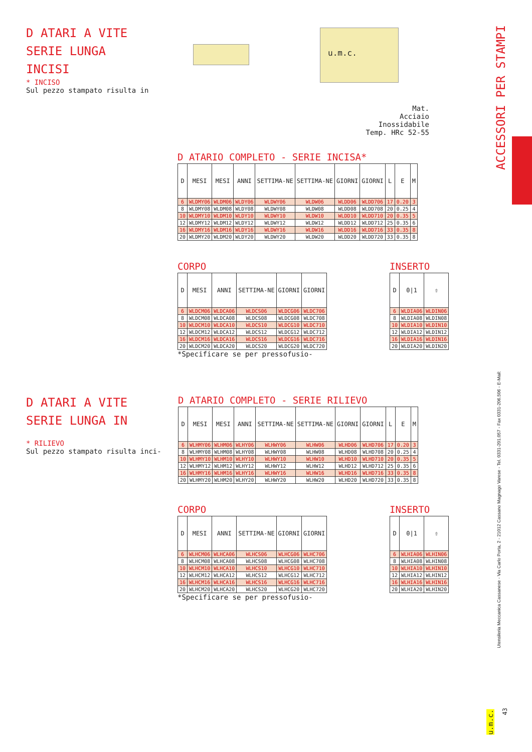D ATARI A VITE
SERIE LUNGA
INCISI
* INCISO
Sul pezzo stampato risulta in
u.m.c.
Mat.
Acciaio Inossidabile
Temp. HRc 52-55
ACCESSORI PER STAMPI
D ATARIO COMPLETO - SERIE INCISA*
| D | MESI | MESI | ANNI | SETTIMA-NE | SETTIMA-NE | GIORNI | GIORNI | L | E | M |
| --- | --- | --- | --- | --- | --- | --- | --- | --- | --- | --- |
| 6 | WLDMY06 | WLDM06 | WLDY06 | WLDWY06 | WLDW06 | WLDD06 | WLDD706 | 17 | 0.20 | 3 |
| 8 | WLDMY08 | WLDM08 | WLDY08 | WLDWY08 | WLDW08 | WLDD08 | WLDD708 | 20 | 0.25 | 4 |
| 10 | WLDMY10 | WLDM10 | WLDY10 | WLDWY10 | WLDW10 | WLDD10 | WLDD710 | 20 | 0.35 | 5 |
| 12 | WLDMY12 | WLDM12 | WLDY12 | WLDWY12 | WLDW12 | WLDD12 | WLDD712 | 25 | 0.35 | 6 |
| 16 | WLDMY16 | WLDM16 | WLDY16 | WLDWY16 | WLDW16 | WLDD16 | WLDD716 | 33 | 0.35 | 8 |
| 20 | WLDMY20 | WLDM20 | WLDY20 | WLDWY20 | WLDW20 | WLDD20 | WLDD720 | 33 | 0.35 | 8 |
CORPO
| D | MESI | ANNI | SETTIMA-NE | GIORNI | GIORNI |
| --- | --- | --- | --- | --- | --- |
| 6 | WLDCM06 | WLDCA06 | WLDCS06 | WLDCG06 | WLDC706 |
| 8 | WLDCM08 | WLDCA08 | WLDCS08 | WLDCG08 | WLDC708 |
| 10 | WLDCM10 | WLDCA10 | WLDCS10 | WLDCG10 | WLDC710 |
| 12 | WLDCM12 | WLDCA12 | WLDCS12 | WLDCG12 | WLDC712 |
| 16 | WLDCM16 | WLDCA16 | WLDCS16 | WLDCG16 | WLDC716 |
| 20 | WLDCM20 | WLDCA20 | WLDCS20 | WLDCG20 | WLDC720 |
*Specificare se per pressofusio-
INSERTO
| D | 0/1 | ⇧ |
| --- | --- | --- |
| 6 | WLDIA06 | WLDIN06 |
| 8 | WLDIA08 | WLDIN08 |
| 10 | WLDIA10 | WLDIN10 |
| 12 | WLDIA12 | WLDIN12 |
| 16 | WLDIA16 | WLDIN16 |
| 20 | WLDIA20 | WLDIN20 |
D ATARI A VITE
SERIE LUNGA IN
* RILIEVO
Sul pezzo stampato risulta inci-
D ATARIO COMPLETO - SERIE RILIEVO
| D | MESI | MESI | ANNI | SETTIMA-NE | SETTIMA-NE | GIORNI | GIORNI | L | E | M |
| --- | --- | --- | --- | --- | --- | --- | --- | --- | --- | --- |
| 6 | WLHMY06 | WLHM06 | WLHY06 | WLHWY06 | WLHW06 | WLHD06 | WLHD706 | 17 | 0.20 | 3 |
| 8 | WLHMY08 | WLHM08 | WLHY08 | WLHWY08 | WLHW08 | WLHD08 | WLHD708 | 20 | 0.25 | 4 |
| 10 | WLHMY10 | WLHM10 | WLHY10 | WLHWY10 | WLHW10 | WLHD10 | WLHD710 | 20 | 0.35 | 5 |
| 12 | WLHMY12 | WLHM12 | WLHY12 | WLHWY12 | WLHW12 | WLHD12 | WLHD712 | 25 | 0.35 | 6 |
| 16 | WLHMY16 | WLHM16 | WLHY16 | WLHWY16 | WLHW16 | WLHD16 | WLHD716 | 33 | 0.35 | 8 |
| 20 | WLHMY20 | WLHM20 | WLHY20 | WLHWY20 | WLHW20 | WLHD20 | WLHD720 | 33 | 0.35 | 8 |
CORPO
| D | MESI | ANNI | SETTIMA-NE | GIORNI | GIORNI |
| --- | --- | --- | --- | --- | --- |
| 6 | WLHCM06 | WLHCA06 | WLHCS06 | WLHCG06 | WLHC706 |
| 8 | WLHCM08 | WLHCA08 | WLHCS08 | WLHCG08 | WLHC708 |
| 10 | WLHCM10 | WLHCA10 | WLHCS10 | WLHCG10 | WLHC710 |
| 12 | WLHCM12 | WLHCA12 | WLHCS12 | WLHCG12 | WLHC712 |
| 16 | WLHCM16 | WLHCA16 | WLHCS16 | WLHCG16 | WLHC716 |
| 20 | WLHCM20 | WLHCA20 | WLHCS20 | WLHCG20 | WLHC720 |
*Specificare se per pressofusio-
INSERTO
| D | 0/1 | ⇧ |
| --- | --- | --- |
| 6 | WLHIA06 | WLHIN06 |
| 8 | WLHIA08 | WLHIN08 |
| 10 | WLHIA10 | WLHIN10 |
| 12 | WLHIA12 | WLHIN12 |
| 16 | WLHIA16 | WLHIN16 |
| 20 | WLHIA20 | WLHIN20 |
Utensileria Meccanica Cassanese - Via Carlo Porta, 2 - 21012 Cassano Magnago Varese - Tel. 0331-201.057 - Fax 0331-206.506 - E-Mail:
u.m.c.
43